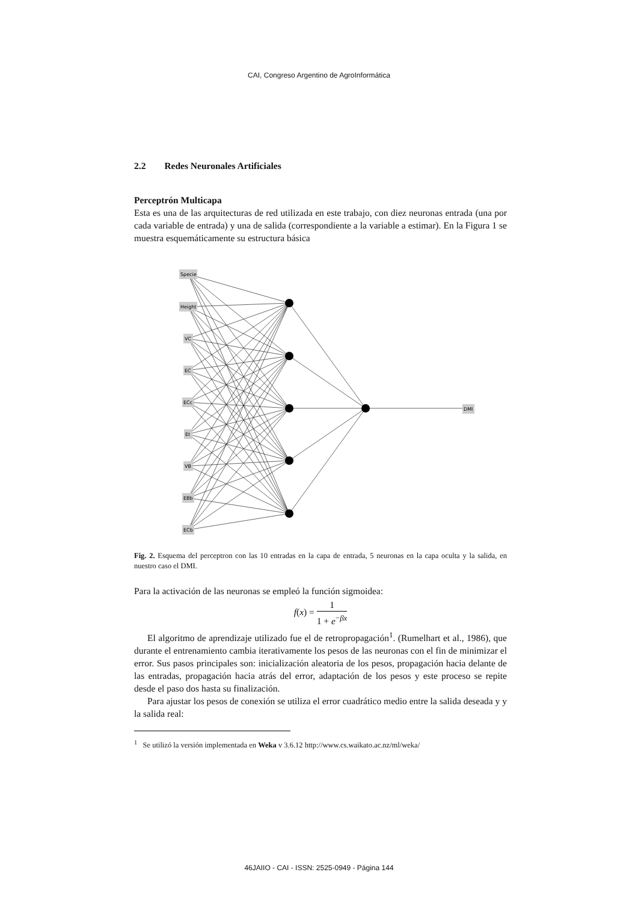CAI, Congreso Argentino de AgroInformática
2.2 Redes Neuronales Artificiales
Perceptrón Multicapa
Esta es una de las arquitecturas de red utilizada en este trabajo, con diez neuronas entrada (una por cada variable de entrada) y una de salida (correspondiente a la variable a estimar). En la Figura 1 se muestra esquemáticamente su estructura básica
Specie
Height
VC
EC
ECc
Et
VB
EBb
ECb
DMI
Fig. 2. Esquema del perceptron con las 10 entradas en la capa de entrada, 5 neuronas en la capa oculta y la salida, en nuestro caso el DMI.
Para la activación de las neuronas se empleó la función sigmoidea:
f(x) = 1 1 + e<sup>−βx</sup>
El algoritmo de aprendizaje utilizado fue el de retropropagación<sup>1</sup>. (Rumelhart et al., 1986), que durante el entrenamiento cambia iterativamente los pesos de las neuronas con el fin de minimizar el error. Sus pasos principales son: inicialización aleatoria de los pesos, propagación hacia delante de las entradas, propagación hacia atrás del error, adaptación de los pesos y este proceso se repite desde el paso dos hasta su finalización.
Para ajustar los pesos de conexión se utiliza el error cuadrático medio entre la salida deseada y y la salida real:
<sup>1</sup> Se utilizó la versión implementada en Weka v 3.6.12 http://www.cs.waikato.ac.nz/ml/weka/
46JAIIO - CAI - ISSN: 2525-0949 - Página 144